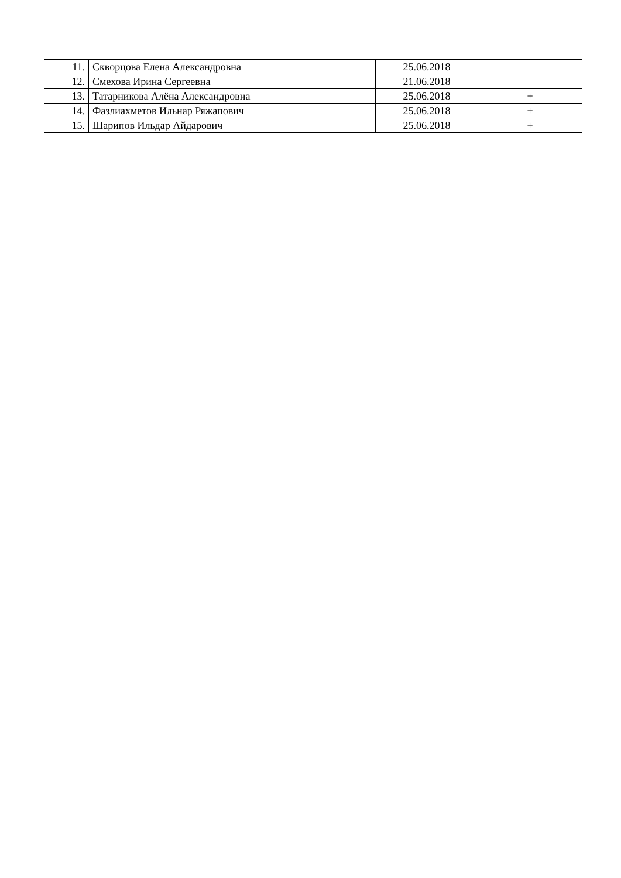| 11. | Скворцова Елена Александровна | 25.06.2018 | |
| 12. | Смехова Ирина Сергеевна | 21.06.2018 | |
| 13. | Татарникова Алёна Александровна | 25.06.2018 | + |
| 14. | Фазлиахметов Ильнар Ряжапович | 25.06.2018 | + |
| 15. | Шарипов Ильдар Айдарович | 25.06.2018 | + |